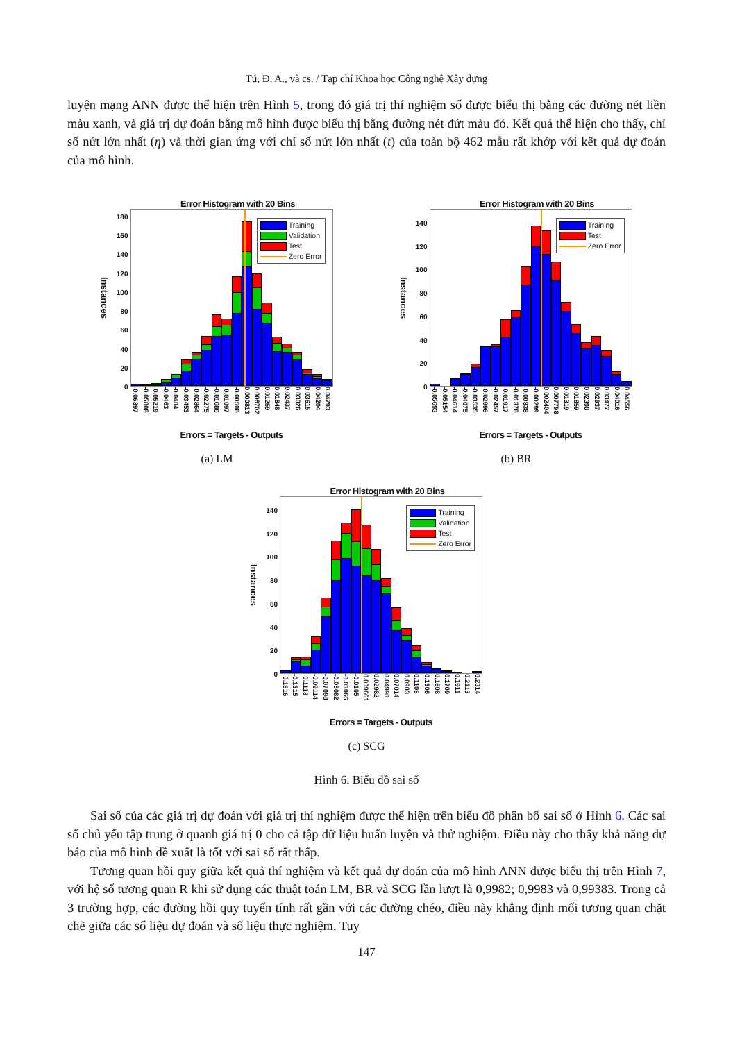Tú, Đ. A., và cs. / Tạp chí Khoa học Công nghệ Xây dựng
luyện mạng ANN được thể hiện trên Hình 5, trong đó giá trị thí nghiệm số được biểu thị bằng các đường nét liền màu xanh, và giá trị dự đoán bằng mô hình được biểu thị bằng đường nét đứt màu đỏ. Kết quả thể hiện cho thấy, chỉ số nứt lớn nhất (η) và thời gian ứng với chỉ số nứt lớn nhất (t) của toàn bộ 462 mẫu rất khớp với kết quả dự đoán của mô hình.
Error Histogram with 20 Bins
Instances
180
160
140
120
100
80
60
40
20
0
Training
Validation
Test
Zero Error
-0.06397 -0.05808 -0.05219 -0.0463 -0.0404 -0.03453 -0.02864 -0.02275 -0.01686 -0.01097 -0.00508 0.000813 0.006702 0.01259 0.01848 0.02437 0.03026 0.03615 0.04204 0.04793
Errors = Targets - Outputs
(a) LM
Error Histogram with 20 Bins
Instances
140
120
100
80
60
40
20
0
Training
Test
Zero Error
-0.05693 -0.05154 -0.04614 -0.04075 -0.03535 -0.02996 -0.02457 -0.01917 -0.01378 -0.00838 -0.00299 0.002404 0.007798 0.01319 0.01859 0.02398 0.02937 0.03477 0.04016 0.04556
Errors = Targets - Outputs
(b) BR
Error Histogram with 20 Bins
Instances
140
120
100
80
60
40
20
0
Training
Validation
Test
Zero Error
-0.1516 -0.1315 -0.1113 -0.09114 -0.07098 -0.05082 -0.03066 -0.0105 0.009661 0.02982 0.04998 0.07014 0.0903 0.1105 0.1306 0.1508 0.1709 0.1911 0.2113 0.2314
Errors = Targets - Outputs
(c) SCG
Hình 6. Biểu đồ sai số
Sai số của các giá trị dự đoán với giá trị thí nghiệm được thể hiện trên biểu đồ phân bố sai số ở Hình 6. Các sai số chủ yếu tập trung ở quanh giá trị 0 cho cả tập dữ liệu huấn luyện và thử nghiệm. Điều này cho thấy khả năng dự báo của mô hình đề xuất là tốt với sai số rất thấp.
Tương quan hồi quy giữa kết quả thí nghiệm và kết quả dự đoán của mô hình ANN được biểu thị trên Hình 7, với hệ số tương quan R khi sử dụng các thuật toán LM, BR và SCG lần lượt là 0,9982; 0,9983 và 0,99383. Trong cả 3 trường hợp, các đường hồi quy tuyến tính rất gần với các đường chéo, điều này khẳng định mối tương quan chặt chẽ giữa các số liệu dự đoán và số liệu thực nghiệm. Tuy
147